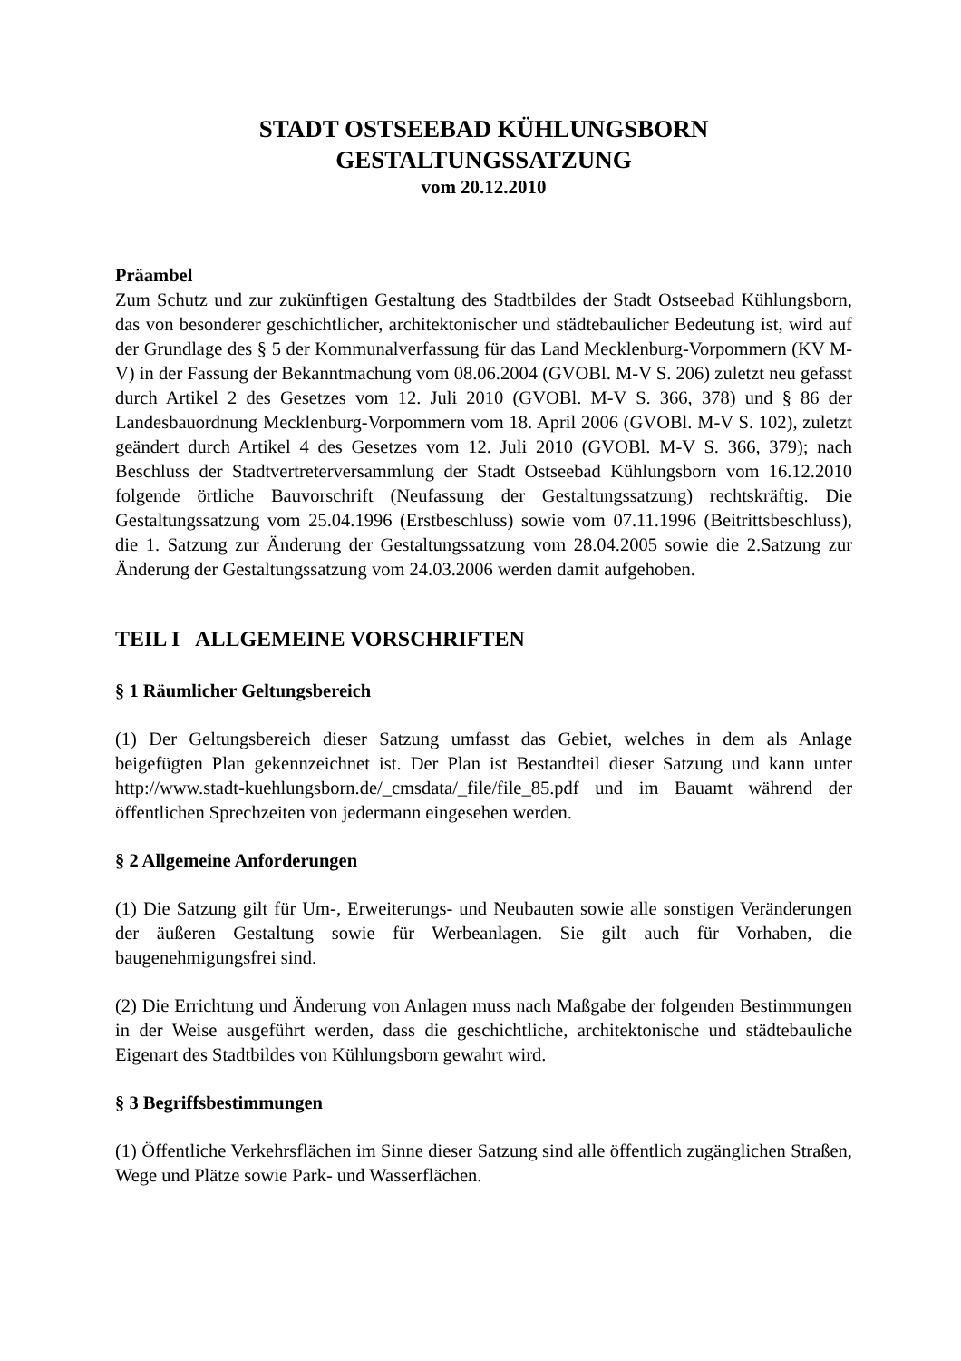STADT OSTSEEBAD KÜHLUNGSBORN
GESTALTUNGSSATZUNG
vom 20.12.2010
Präambel
Zum Schutz und zur zukünftigen Gestaltung des Stadtbildes der Stadt Ostseebad Kühlungsborn, das von besonderer geschichtlicher, architektonischer und städtebaulicher Bedeutung ist, wird auf der Grundlage des § 5 der Kommunalverfassung für das Land Mecklenburg-Vorpommern (KV M-V) in der Fassung der Bekanntmachung vom 08.06.2004 (GVOBl. M-V S. 206) zuletzt neu gefasst durch Artikel 2 des Gesetzes vom 12. Juli 2010 (GVOBl. M-V S. 366, 378) und § 86 der Landesbauordnung Mecklenburg-Vorpommern vom 18. April 2006 (GVOBl. M-V S. 102), zuletzt geändert durch Artikel 4 des Gesetzes vom 12. Juli 2010 (GVOBl. M-V S. 366, 379); nach Beschluss der Stadtvertreterversammlung der Stadt Ostseebad Kühlungsborn vom 16.12.2010 folgende örtliche Bauvorschrift (Neufassung der Gestaltungssatzung) rechtskräftig. Die Gestaltungssatzung vom 25.04.1996 (Erstbeschluss) sowie vom 07.11.1996 (Beitrittsbeschluss), die 1. Satzung zur Änderung der Gestaltungssatzung vom 28.04.2005 sowie die 2.Satzung zur Änderung der Gestaltungssatzung vom 24.03.2006 werden damit aufgehoben.
TEIL I ALLGEMEINE VORSCHRIFTEN
§ 1 Räumlicher Geltungsbereich
(1) Der Geltungsbereich dieser Satzung umfasst das Gebiet, welches in dem als Anlage beigefügten Plan gekennzeichnet ist. Der Plan ist Bestandteil dieser Satzung und kann unter http://www.stadt-kuehlungsborn.de/_cmsdata/_file/file_85.pdf und im Bauamt während der öffentlichen Sprechzeiten von jedermann eingesehen werden.
§ 2 Allgemeine Anforderungen
(1) Die Satzung gilt für Um-, Erweiterungs- und Neubauten sowie alle sonstigen Veränderungen der äußeren Gestaltung sowie für Werbeanlagen. Sie gilt auch für Vorhaben, die baugenehmigungsfrei sind.
(2) Die Errichtung und Änderung von Anlagen muss nach Maßgabe der folgenden Bestimmungen in der Weise ausgeführt werden, dass die geschichtliche, architektonische und städtebauliche Eigenart des Stadtbildes von Kühlungsborn gewahrt wird.
§ 3 Begriffsbestimmungen
(1) Öffentliche Verkehrsflächen im Sinne dieser Satzung sind alle öffentlich zugänglichen Straßen, Wege und Plätze sowie Park- und Wasserflächen.